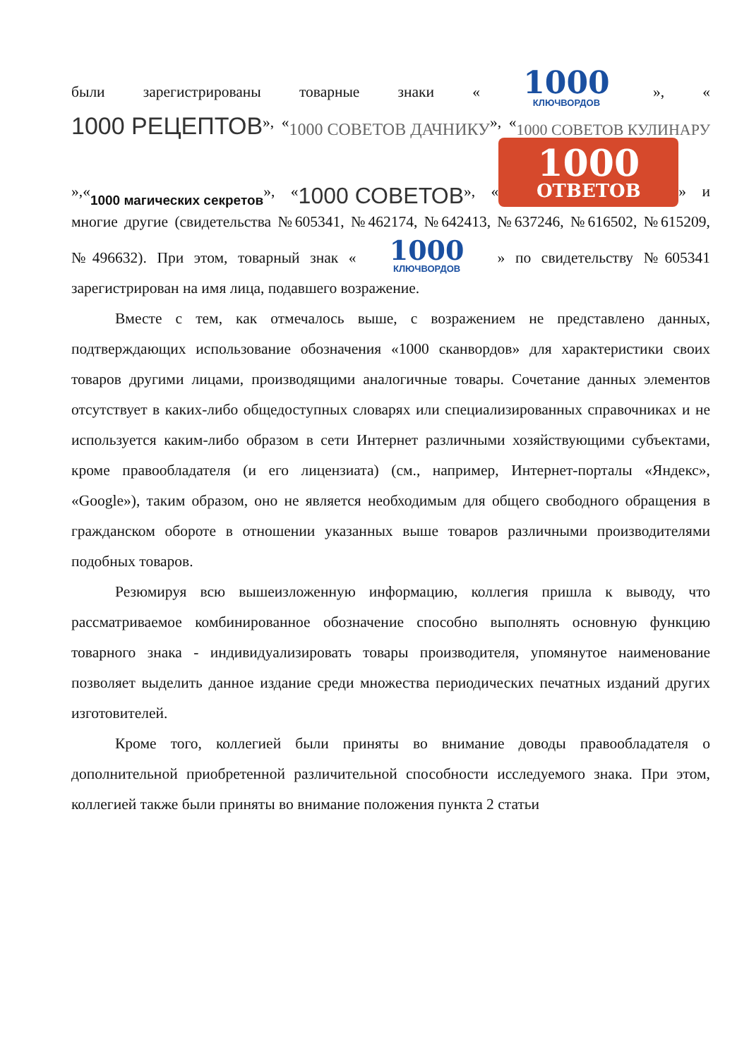были зарегистрированы товарные знаки « 1000 КЛЮЧВОРДОВ », «1000 РЕЦЕПТОВ», «1000 СОВЕТОВ ДАЧНИКУ», «1000 СОВЕТОВ КУЛИНАРУ»,«1000 магических секретов», «1000 СОВЕТОВ», « 1000 ОТВЕТОВ » и многие другие (свидетельства №605341, №462174, №642413, №637246, №616502, №615209, №496632). При этом, товарный знак « 1000 КЛЮЧВОРДОВ » по свидетельству №605341 зарегистрирован на имя лица, подавшего возражение.
Вместе с тем, как отмечалось выше, с возражением не представлено данных, подтверждающих использование обозначения «1000 сканвордов» для характеристики своих товаров другими лицами, производящими аналогичные товары. Сочетание данных элементов отсутствует в каких-либо общедоступных словарях или специализированных справочниках и не используется каким-либо образом в сети Интернет различными хозяйствующими субъектами, кроме правообладателя (и его лицензиата) (см., например, Интернет-порталы «Яндекс», «Google»), таким образом, оно не является необходимым для общего свободного обращения в гражданском обороте в отношении указанных выше товаров различными производителями подобных товаров.
Резюмируя всю вышеизложенную информацию, коллегия пришла к выводу, что рассматриваемое комбинированное обозначение способно выполнять основную функцию товарного знака - индивидуализировать товары производителя, упомянутое наименование позволяет выделить данное издание среди множества периодических печатных изданий других изготовителей.
Кроме того, коллегией были приняты во внимание доводы правообладателя о дополнительной приобретенной различительной способности исследуемого знака. При этом, коллегией также были приняты во внимание положения пункта 2 статьи